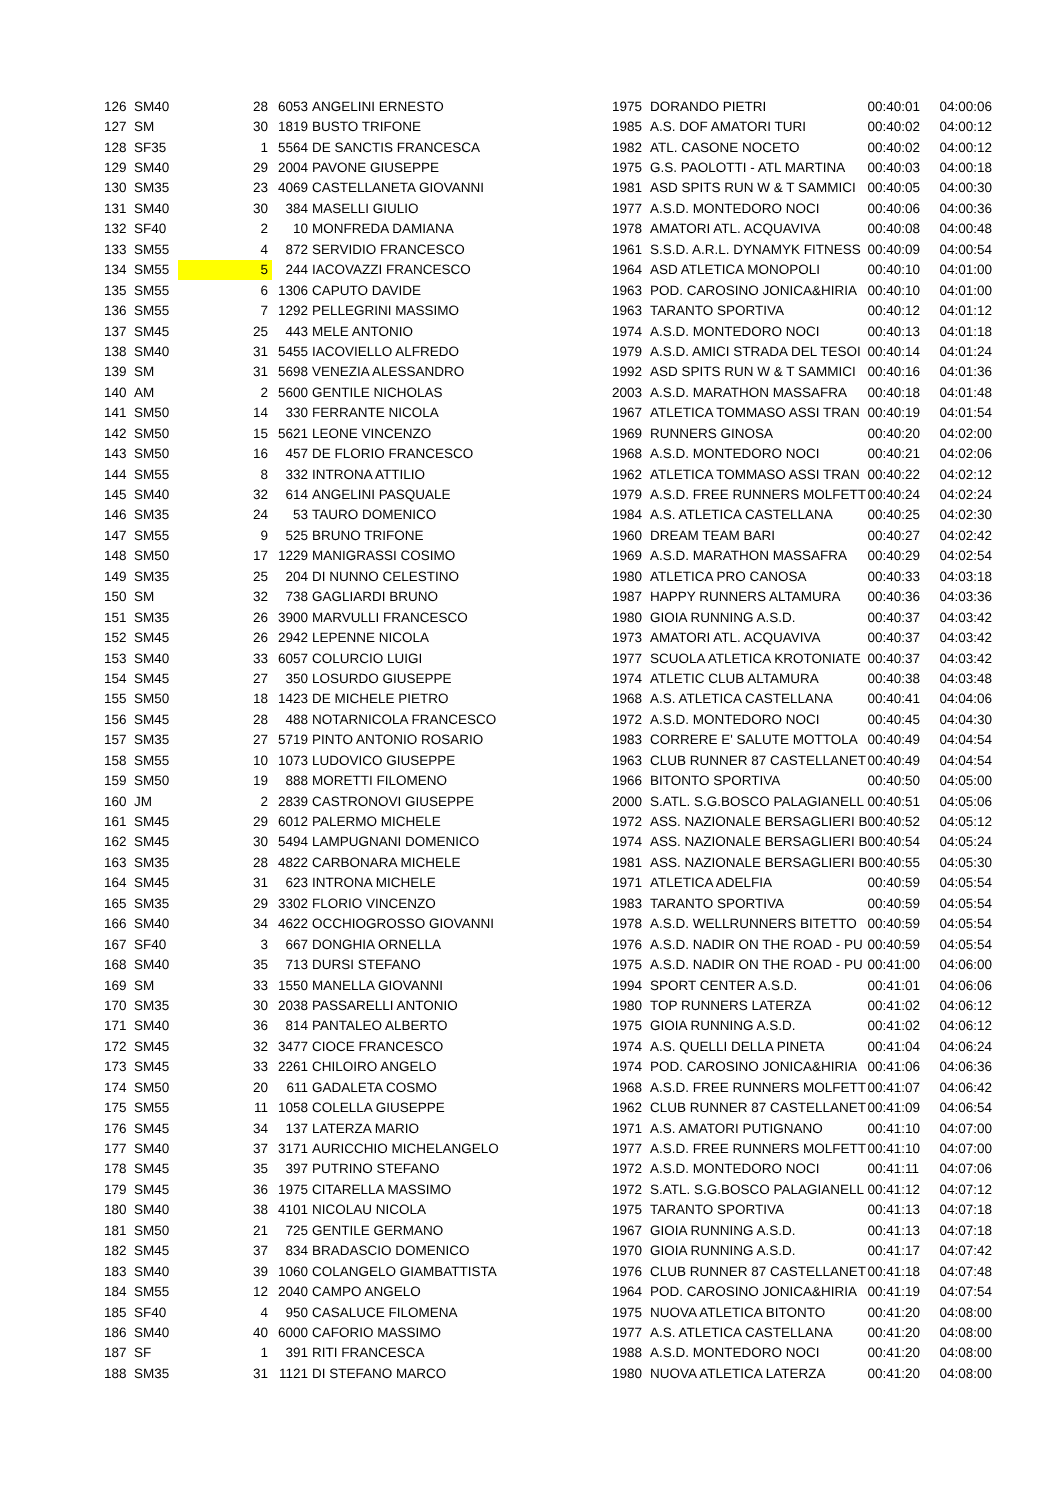| 126 | SM40 | | 28 | 6053 | ANGELINI ERNESTO | 1975 | DORANDO PIETRI | 00:40:01 | 04:00:06 |
| 127 | SM | | 30 | 1819 | BUSTO TRIFONE | 1985 | A.S. DOF AMATORI TURI | 00:40:02 | 04:00:12 |
| 128 | SF35 | | 1 | 5564 | DE SANCTIS FRANCESCA | 1982 | ATL. CASONE NOCETO | 00:40:02 | 04:00:12 |
| 129 | SM40 | | 29 | 2004 | PAVONE GIUSEPPE | 1975 | G.S. PAOLOTTI - ATL MARTINA | 00:40:03 | 04:00:18 |
| 130 | SM35 | | 23 | 4069 | CASTELLANETA GIOVANNI | 1981 | ASD SPITS RUN W & T SAMMICI | 00:40:05 | 04:00:30 |
| 131 | SM40 | | 30 | 384 | MASELLI GIULIO | 1977 | A.S.D. MONTEDORO NOCI | 00:40:06 | 04:00:36 |
| 132 | SF40 | | 2 | 10 | MONFREDA DAMIANA | 1978 | AMATORI ATL. ACQUAVIVA | 00:40:08 | 04:00:48 |
| 133 | SM55 | | 4 | 872 | SERVIDIO FRANCESCO | 1961 | S.S.D. A.R.L. DYNAMYK FITNESS | 00:40:09 | 04:00:54 |
| 134 | SM55 | | 5 | 244 | IACOVAZZI FRANCESCO | 1964 | ASD ATLETICA MONOPOLI | 00:40:10 | 04:01:00 |
| 135 | SM55 | | 6 | 1306 | CAPUTO DAVIDE | 1963 | POD. CAROSINO JONICA&HIRIA | 00:40:10 | 04:01:00 |
| 136 | SM55 | | 7 | 1292 | PELLEGRINI MASSIMO | 1963 | TARANTO SPORTIVA | 00:40:12 | 04:01:12 |
| 137 | SM45 | | 25 | 443 | MELE ANTONIO | 1974 | A.S.D. MONTEDORO NOCI | 00:40:13 | 04:01:18 |
| 138 | SM40 | | 31 | 5455 | IACOVIELLO ALFREDO | 1979 | A.S.D. AMICI STRADA DEL TESOI | 00:40:14 | 04:01:24 |
| 139 | SM | | 31 | 5698 | VENEZIA ALESSANDRO | 1992 | ASD SPITS RUN W & T SAMMICI | 00:40:16 | 04:01:36 |
| 140 | AM | | 2 | 5600 | GENTILE NICHOLAS | 2003 | A.S.D. MARATHON MASSAFRA | 00:40:18 | 04:01:48 |
| 141 | SM50 | | 14 | 330 | FERRANTE NICOLA | 1967 | ATLETICA TOMMASO ASSI TRAN | 00:40:19 | 04:01:54 |
| 142 | SM50 | | 15 | 5621 | LEONE VINCENZO | 1969 | RUNNERS GINOSA | 00:40:20 | 04:02:00 |
| 143 | SM50 | | 16 | 457 | DE FLORIO FRANCESCO | 1968 | A.S.D. MONTEDORO NOCI | 00:40:21 | 04:02:06 |
| 144 | SM55 | | 8 | 332 | INTRONA ATTILIO | 1962 | ATLETICA TOMMASO ASSI TRAN | 00:40:22 | 04:02:12 |
| 145 | SM40 | | 32 | 614 | ANGELINI PASQUALE | 1979 | A.S.D. FREE RUNNERS MOLFETT | 00:40:24 | 04:02:24 |
| 146 | SM35 | | 24 | 53 | TAURO DOMENICO | 1984 | A.S. ATLETICA CASTELLANA | 00:40:25 | 04:02:30 |
| 147 | SM55 | | 9 | 525 | BRUNO TRIFONE | 1960 | DREAM TEAM BARI | 00:40:27 | 04:02:42 |
| 148 | SM50 | | 17 | 1229 | MANIGRASSI COSIMO | 1969 | A.S.D. MARATHON MASSAFRA | 00:40:29 | 04:02:54 |
| 149 | SM35 | | 25 | 204 | DI NUNNO CELESTINO | 1980 | ATLETICA PRO CANOSA | 00:40:33 | 04:03:18 |
| 150 | SM | | 32 | 738 | GAGLIARDI BRUNO | 1987 | HAPPY RUNNERS ALTAMURA | 00:40:36 | 04:03:36 |
| 151 | SM35 | | 26 | 3900 | MARVULLI FRANCESCO | 1980 | GIOIA RUNNING A.S.D. | 00:40:37 | 04:03:42 |
| 152 | SM45 | | 26 | 2942 | LEPENNE NICOLA | 1973 | AMATORI ATL. ACQUAVIVA | 00:40:37 | 04:03:42 |
| 153 | SM40 | | 33 | 6057 | COLURCIO LUIGI | 1977 | SCUOLA ATLETICA KROTONIATE | 00:40:37 | 04:03:42 |
| 154 | SM45 | | 27 | 350 | LOSURDO GIUSEPPE | 1974 | ATLETIC CLUB ALTAMURA | 00:40:38 | 04:03:48 |
| 155 | SM50 | | 18 | 1423 | DE MICHELE PIETRO | 1968 | A.S. ATLETICA CASTELLANA | 00:40:41 | 04:04:06 |
| 156 | SM45 | | 28 | 488 | NOTARNICOLA FRANCESCO | 1972 | A.S.D. MONTEDORO NOCI | 00:40:45 | 04:04:30 |
| 157 | SM35 | | 27 | 5719 | PINTO ANTONIO ROSARIO | 1983 | CORRERE E' SALUTE MOTTOLA | 00:40:49 | 04:04:54 |
| 158 | SM55 | | 10 | 1073 | LUDOVICO GIUSEPPE | 1963 | CLUB RUNNER 87 CASTELLANET | 00:40:49 | 04:04:54 |
| 159 | SM50 | | 19 | 888 | MORETTI FILOMENO | 1966 | BITONTO SPORTIVA | 00:40:50 | 04:05:00 |
| 160 | JM | | 2 | 2839 | CASTRONOVI GIUSEPPE | 2000 | S.ATL. S.G.BOSCO PALAGIANELL | 00:40:51 | 04:05:06 |
| 161 | SM45 | | 29 | 6012 | PALERMO MICHELE | 1972 | ASS. NAZIONALE BERSAGLIERI B | 00:40:52 | 04:05:12 |
| 162 | SM45 | | 30 | 5494 | LAMPUGNANI DOMENICO | 1974 | ASS. NAZIONALE BERSAGLIERI B | 00:40:54 | 04:05:24 |
| 163 | SM35 | | 28 | 4822 | CARBONARA MICHELE | 1981 | ASS. NAZIONALE BERSAGLIERI B | 00:40:55 | 04:05:30 |
| 164 | SM45 | | 31 | 623 | INTRONA MICHELE | 1971 | ATLETICA ADELFIA | 00:40:59 | 04:05:54 |
| 165 | SM35 | | 29 | 3302 | FLORIO VINCENZO | 1983 | TARANTO SPORTIVA | 00:40:59 | 04:05:54 |
| 166 | SM40 | | 34 | 4622 | OCCHIOGROSSO GIOVANNI | 1978 | A.S.D. WELLRUNNERS BITETTO | 00:40:59 | 04:05:54 |
| 167 | SF40 | | 3 | 667 | DONGHIA ORNELLA | 1976 | A.S.D. NADIR ON THE ROAD - PU | 00:40:59 | 04:05:54 |
| 168 | SM40 | | 35 | 713 | DURSI STEFANO | 1975 | A.S.D. NADIR ON THE ROAD - PU | 00:41:00 | 04:06:00 |
| 169 | SM | | 33 | 1550 | MANELLA GIOVANNI | 1994 | SPORT CENTER A.S.D. | 00:41:01 | 04:06:06 |
| 170 | SM35 | | 30 | 2038 | PASSARELLI ANTONIO | 1980 | TOP RUNNERS LATERZA | 00:41:02 | 04:06:12 |
| 171 | SM40 | | 36 | 814 | PANTALEO ALBERTO | 1975 | GIOIA RUNNING A.S.D. | 00:41:02 | 04:06:12 |
| 172 | SM45 | | 32 | 3477 | CIOCE FRANCESCO | 1974 | A.S. QUELLI DELLA PINETA | 00:41:04 | 04:06:24 |
| 173 | SM45 | | 33 | 2261 | CHILOIRO ANGELO | 1974 | POD. CAROSINO JONICA&HIRIA | 00:41:06 | 04:06:36 |
| 174 | SM50 | | 20 | 611 | GADALETA COSMO | 1968 | A.S.D. FREE RUNNERS MOLFETT | 00:41:07 | 04:06:42 |
| 175 | SM55 | | 11 | 1058 | COLELLA GIUSEPPE | 1962 | CLUB RUNNER 87 CASTELLANET | 00:41:09 | 04:06:54 |
| 176 | SM45 | | 34 | 137 | LATERZA MARIO | 1971 | A.S. AMATORI PUTIGNANO | 00:41:10 | 04:07:00 |
| 177 | SM40 | | 37 | 3171 | AURICCHIO MICHELANGELO | 1977 | A.S.D. FREE RUNNERS MOLFETT | 00:41:10 | 04:07:00 |
| 178 | SM45 | | 35 | 397 | PUTRINO STEFANO | 1972 | A.S.D. MONTEDORO NOCI | 00:41:11 | 04:07:06 |
| 179 | SM45 | | 36 | 1975 | CITARELLA MASSIMO | 1972 | S.ATL. S.G.BOSCO PALAGIANELL | 00:41:12 | 04:07:12 |
| 180 | SM40 | | 38 | 4101 | NICOLAU NICOLA | 1975 | TARANTO SPORTIVA | 00:41:13 | 04:07:18 |
| 181 | SM50 | | 21 | 725 | GENTILE GERMANO | 1967 | GIOIA RUNNING A.S.D. | 00:41:13 | 04:07:18 |
| 182 | SM45 | | 37 | 834 | BRADASCIO DOMENICO | 1970 | GIOIA RUNNING A.S.D. | 00:41:17 | 04:07:42 |
| 183 | SM40 | | 39 | 1060 | COLANGELO GIAMBATTISTA | 1976 | CLUB RUNNER 87 CASTELLANET | 00:41:18 | 04:07:48 |
| 184 | SM55 | | 12 | 2040 | CAMPO ANGELO | 1964 | POD. CAROSINO JONICA&HIRIA | 00:41:19 | 04:07:54 |
| 185 | SF40 | | 4 | 950 | CASALUCE FILOMENA | 1975 | NUOVA ATLETICA BITONTO | 00:41:20 | 04:08:00 |
| 186 | SM40 | | 40 | 6000 | CAFORIO MASSIMO | 1977 | A.S. ATLETICA CASTELLANA | 00:41:20 | 04:08:00 |
| 187 | SF | | 1 | 391 | RITI FRANCESCA | 1988 | A.S.D. MONTEDORO NOCI | 00:41:20 | 04:08:00 |
| 188 | SM35 | | 31 | 1121 | DI STEFANO MARCO | 1980 | NUOVA ATLETICA LATERZA | 00:41:20 | 04:08:00 |